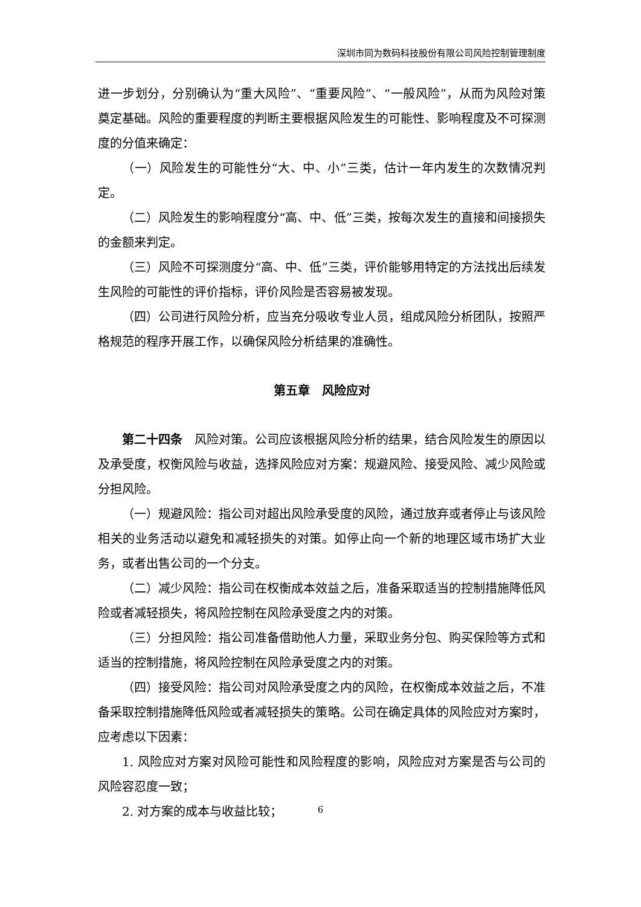深圳市同为数码科技股份有限公司风险控制管理制度
进一步划分，分别确认为“重大风险”、“重要风险”、“一般风险”，从而为风险对策奠定基础。风险的重要程度的判断主要根据风险发生的可能性、影响程度及不可探测度的分值来确定：
（一）风险发生的可能性分“大、中、小”三类，估计一年内发生的次数情况判定。
（二）风险发生的影响程度分“高、中、低”三类，按每次发生的直接和间接损失的金额来判定。
（三）风险不可探测度分“高、中、低”三类，评价能够用特定的方法找出后续发生风险的可能性的评价指标，评价风险是否容易被发现。
（四）公司进行风险分析，应当充分吸收专业人员，组成风险分析团队，按照严格规范的程序开展工作，以确保风险分析结果的准确性。
第五章　风险应对
第二十四条　风险对策。公司应该根据风险分析的结果，结合风险发生的原因以及承受度，权衡风险与收益，选择风险应对方案：规避风险、接受风险、减少风险或分担风险。
（一）规避风险：指公司对超出风险承受度的风险，通过放弃或者停止与该风险相关的业务活动以避免和减轻损失的对策。如停止向一个新的地理区域市场扩大业务，或者出售公司的一个分支。
（二）减少风险：指公司在权衡成本效益之后，准备采取适当的控制措施降低风险或者减轻损失，将风险控制在风险承受度之内的对策。
（三）分担风险：指公司准备借助他人力量，采取业务分包、购买保险等方式和适当的控制措施，将风险控制在风险承受度之内的对策。
（四）接受风险：指公司对风险承受度之内的风险，在权衡成本效益之后，不准备采取控制措施降低风险或者减轻损失的策略。公司在确定具体的风险应对方案时，应考虑以下因素：
1. 风险应对方案对风险可能性和风险程度的影响，风险应对方案是否与公司的风险容忍度一致；
2. 对方案的成本与收益比较；
6